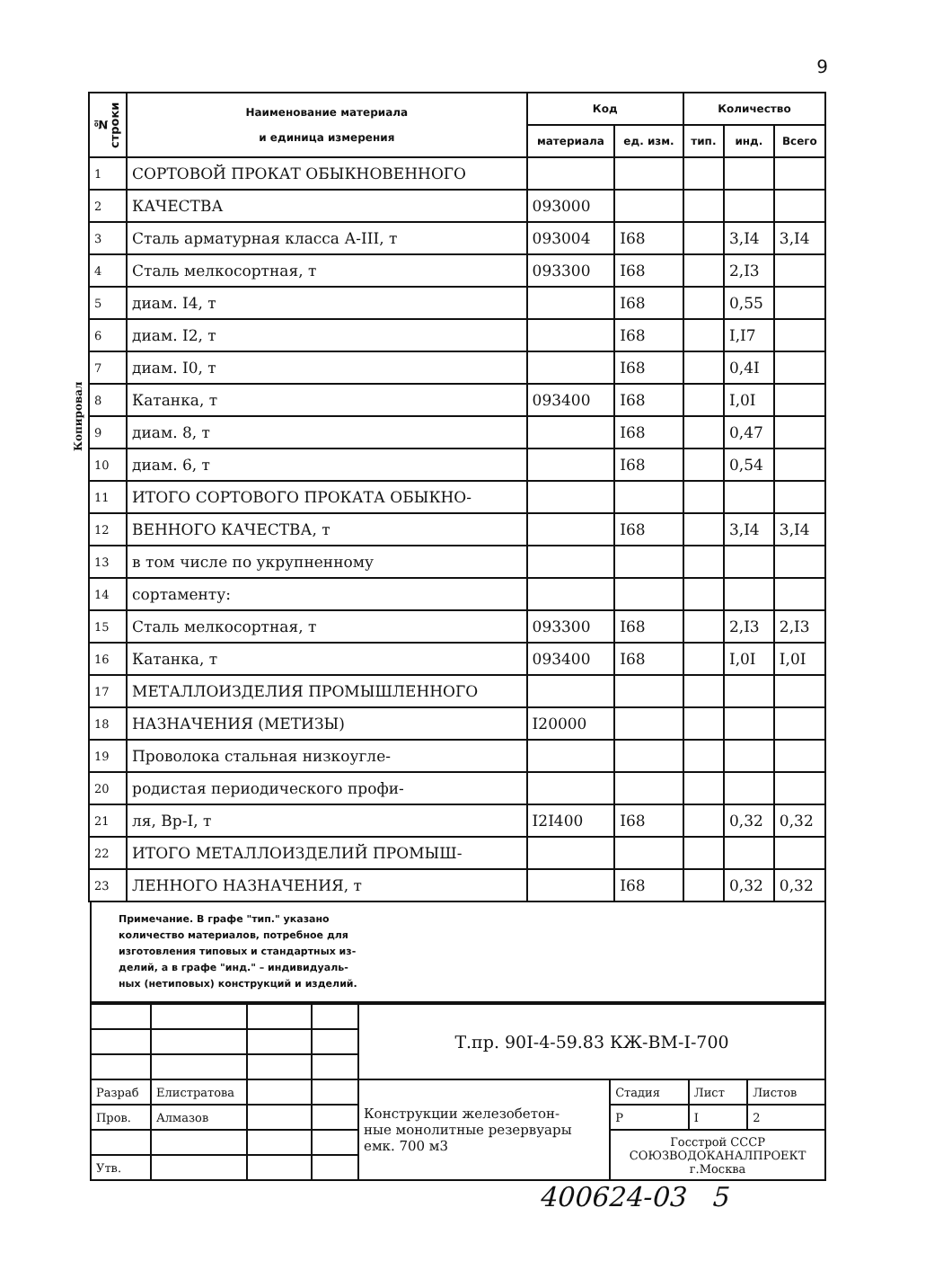9
Копировал
| № строки | Наименование материала и единица измерения | Код | | Количество | | |
| --- | --- | --- | --- | --- | --- | --- |
| | | материала | ед. изм. | тип. | инд. | Всего |
| 1 | СОРТОВОЙ ПРОКАТ ОБЫКНОВЕННОГО | | | | | |
| 2 | КАЧЕСТВА | 093000 | | | | |
| 3 | Сталь арматурная класса А-III, т | 093004 | I68 | | 3,I4 | 3,I4 |
| 4 | Сталь мелкосортная, т | 093300 | I68 | | 2,I3 | |
| 5 | диам. I4, т | | I68 | | 0,55 | |
| 6 | диам. I2, т | | I68 | | I,I7 | |
| 7 | диам. I0, т | | I68 | | 0,4I | |
| 8 | Катанка, т | 093400 | I68 | | I,0I | |
| 9 | диам. 8, т | | I68 | | 0,47 | |
| 10 | диам. 6, т | | I68 | | 0,54 | |
| 11 | ИТОГО СОРТОВОГО ПРОКАТА ОБЫКНО- | | | | | |
| 12 | ВЕННОГО КАЧЕСТВА, т | | I68 | | 3,I4 | 3,I4 |
| 13 | в том числе по укрупненному | | | | | |
| 14 | сортаменту: | | | | | |
| 15 | Сталь мелкосортная, т | 093300 | I68 | | 2,I3 | 2,I3 |
| 16 | Катанка, т | 093400 | I68 | | I,0I | I,0I |
| 17 | МЕТАЛЛОИЗДЕЛИЯ ПРОМЫШЛЕННОГО | | | | | |
| 18 | НАЗНАЧЕНИЯ (МЕТИЗЫ) | I20000 | | | | |
| 19 | Проволока стальная низкоугле- | | | | | |
| 20 | родистая периодического профи- | | | | | |
| 21 | ля, Вр-I, т | I2I400 | I68 | | 0,32 | 0,32 |
| 22 | ИТОГО МЕТАЛЛОИЗДЕЛИЙ ПРОМЫШ- | | | | | |
| 23 | ЛЕННОГО НАЗНАЧЕНИЯ, т | | I68 | | 0,32 | 0,32 |
Примечание. В графе "тип." указано
количество материалов, потребное для
изготовления типовых и стандартных из-
делий, а в графе "инд." – индивидуаль-
ных (нетиповых) конструкций и изделий.
| | | | | Т.пр. 90I-4-59.83 КЖ-ВМ-I-700 | | | |
| Разраб | Елистратова | | | Конструкции железобетон- ные монолитные резервуары емк. 700 м3 | Стадия | Лист | Листов |
| Пров. | Алмазов | | | | Р | I | 2 |
| | | | | | Госстрой СССР СОЮЗВОДОКАНАЛПРОЕКТ г.Москва | | |
| Утв. | | | | | | | |
400624-03 5